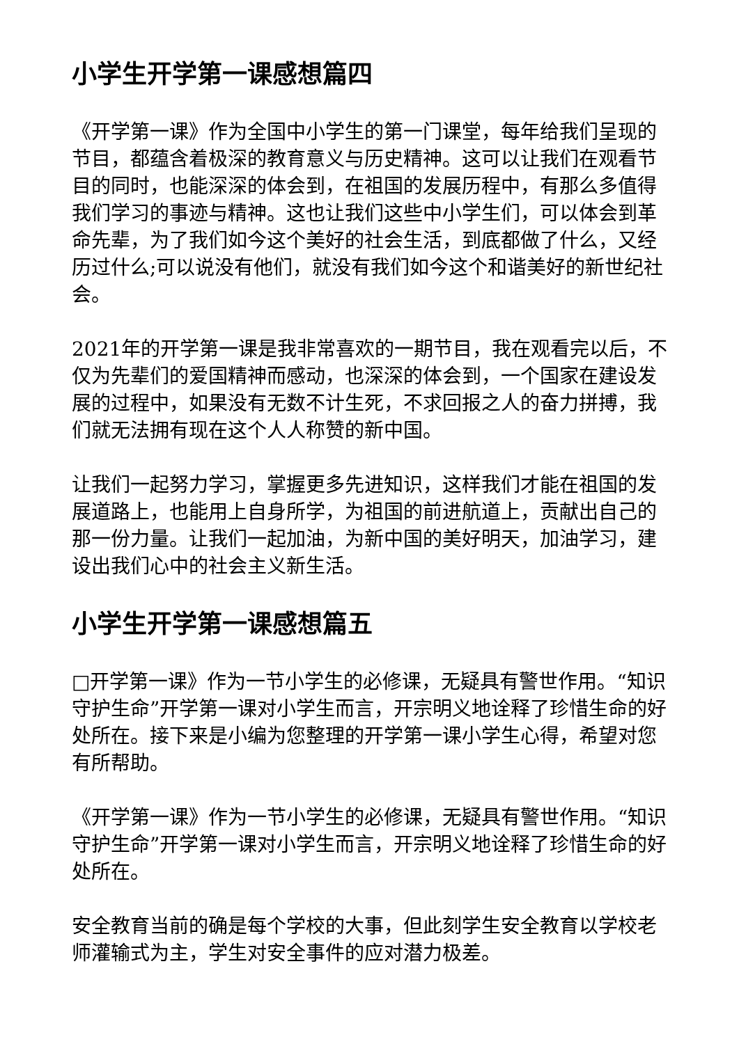小学生开学第一课感想篇四
《开学第一课》作为全国中小学生的第一门课堂，每年给我们呈现的节目，都蕴含着极深的教育意义与历史精神。这可以让我们在观看节目的同时，也能深深的体会到，在祖国的发展历程中，有那么多值得我们学习的事迹与精神。这也让我们这些中小学生们，可以体会到革命先辈，为了我们如今这个美好的社会生活，到底都做了什么，又经历过什么;可以说没有他们，就没有我们如今这个和谐美好的新世纪社会。
2021年的开学第一课是我非常喜欢的一期节目，我在观看完以后，不仅为先辈们的爱国精神而感动，也深深的体会到，一个国家在建设发展的过程中，如果没有无数不计生死，不求回报之人的奋力拼搏，我们就无法拥有现在这个人人称赞的新中国。
让我们一起努力学习，掌握更多先进知识，这样我们才能在祖国的发展道路上，也能用上自身所学，为祖国的前进航道上，贡献出自己的那一份力量。让我们一起加油，为新中国的美好明天，加油学习，建设出我们心中的社会主义新生活。
小学生开学第一课感想篇五
□开学第一课》作为一节小学生的必修课，无疑具有警世作用。“知识守护生命”开学第一课对小学生而言，开宗明义地诠释了珍惜生命的好处所在。接下来是小编为您整理的开学第一课小学生心得，希望对您有所帮助。
《开学第一课》作为一节小学生的必修课，无疑具有警世作用。“知识守护生命”开学第一课对小学生而言，开宗明义地诠释了珍惜生命的好处所在。
安全教育当前的确是每个学校的大事，但此刻学生安全教育以学校老师灌输式为主，学生对安全事件的应对潜力极差。